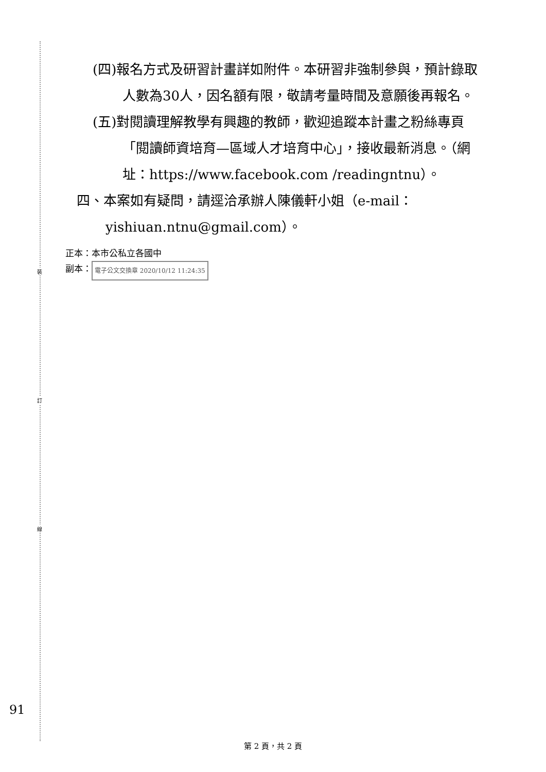裝
訂
線
(四)報名方式及研習計畫詳如附件。本研習非強制參與，預計錄取人數為30人，因名額有限，敬請考量時間及意願後再報名。
(五)對閱讀理解教學有興趣的教師，歡迎追蹤本計畫之粉絲專頁「閱讀師資培育—區域人才培育中心」，接收最新消息。（網址：https://www.facebook.com /readingntnu）。
四、本案如有疑問，請逕洽承辦人陳儀軒小姐（e-mail：yishiuan.ntnu@gmail.com）。
正本：本市公私立各國中
副本： 電子公文交換章 2020/10/12 11:24:35
91
第 2 頁，共 2 頁